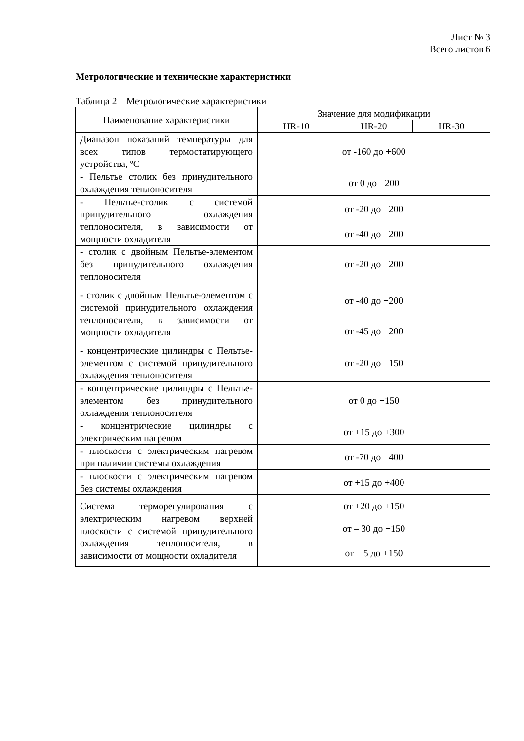Лист № 3
Всего листов 6
Метрологические и технические характеристики
Таблица 2 – Метрологические характеристики
| Наименование характеристики | Значение для модификации | | |
| --- | --- | --- | --- |
| | HR-10 | HR-20 | HR-30 |
| Диапазон показаний температуры для всех типов термостатирующего устройства, ºС | от -160 до +600 | | |
| - Пельтье столик без принудительного охлаждения теплоносителя | от 0 до +200 | | |
| - Пельтье-столик с системой принудительного охлаждения теплоносителя, в зависимости от мощности охладителя | от -20 до +200 | | |
| | от -40 до +200 | | |
| - столик с двойным Пельтье-элементом без принудительного охлаждения теплоносителя | от -20 до +200 | | |
| - столик с двойным Пельтье-элементом с системой принудительного охлаждения теплоносителя, в зависимости от мощности охладителя | от -40 до +200 | | |
| | от -45 до +200 | | |
| - концентрические цилиндры с Пельтье-элементом с системой принудительного охлаждения теплоносителя | от -20 до +150 | | |
| - концентрические цилиндры с Пельтье-элементом без принудительного охлаждения теплоносителя | от 0 до +150 | | |
| - концентрические цилиндры с электрическим нагревом | от +15 до +300 | | |
| - плоскости с электрическим нагревом при наличии системы охлаждения | от -70 до +400 | | |
| - плоскости с электрическим нагревом без системы охлаждения | от +15 до +400 | | |
| Система терморегулирования с электрическим нагревом верхней плоскости с системой принудительного охлаждения теплоносителя, в зависимости от мощности охладителя | от +20 до +150 | | |
| | от – 30 до +150 | | |
| | от – 5 до +150 | | |